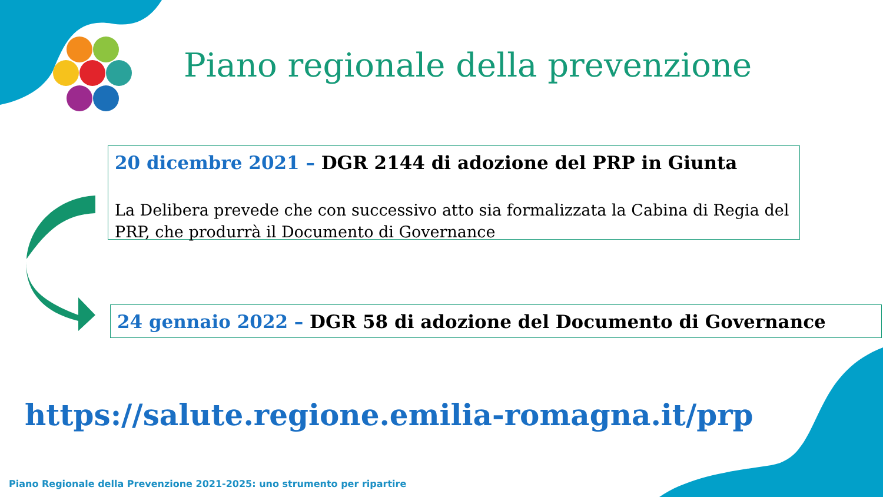Piano regionale della prevenzione
20 dicembre 2021 – DGR 2144 di adozione del PRP in Giunta
La Delibera prevede che con successivo atto sia formalizzata la Cabina di Regia del PRP, che produrrà il Documento di Governance
24 gennaio 2022 – DGR 58 di adozione del Documento di Governance
https://salute.regione.emilia-romagna.it/prp
Piano Regionale della Prevenzione 2021-2025: uno strumento per ripartire